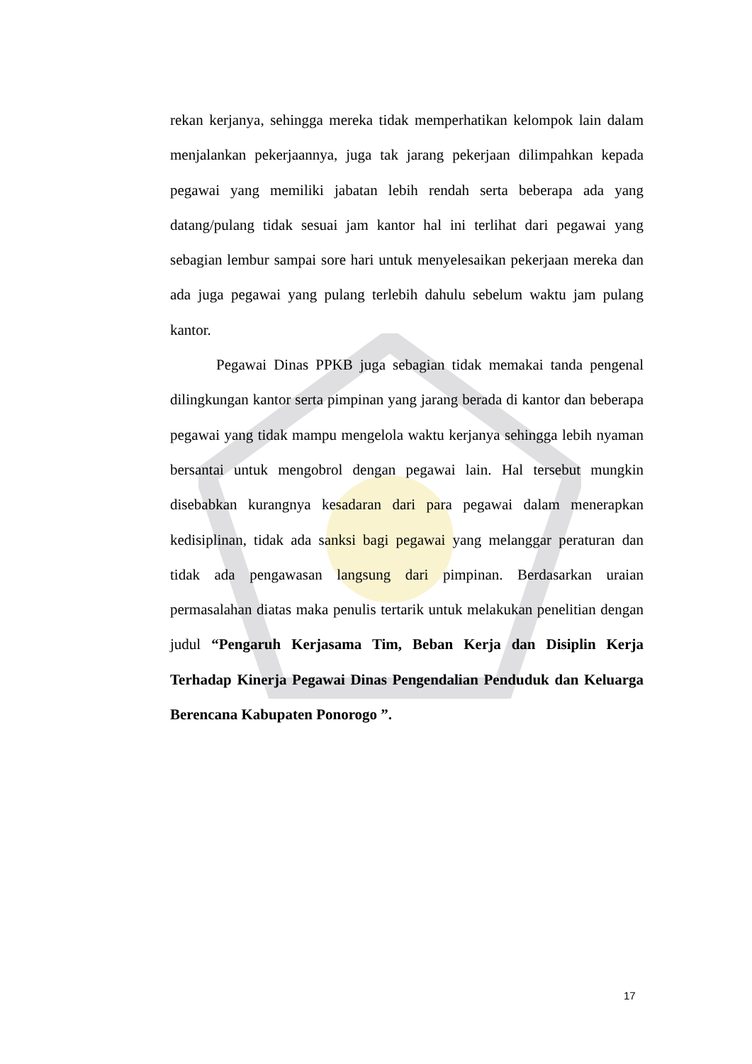rekan kerjanya, sehingga mereka tidak memperhatikan kelompok lain dalam menjalankan pekerjaannya, juga tak jarang pekerjaan dilimpahkan kepada pegawai yang memiliki jabatan lebih rendah serta beberapa ada yang datang/pulang tidak sesuai jam kantor hal ini terlihat dari pegawai yang sebagian lembur sampai sore hari untuk menyelesaikan pekerjaan mereka dan ada juga pegawai yang pulang terlebih dahulu sebelum waktu jam pulang kantor.
Pegawai Dinas PPKB juga sebagian tidak memakai tanda pengenal dilingkungan kantor serta pimpinan yang jarang berada di kantor dan beberapa pegawai yang tidak mampu mengelola waktu kerjanya sehingga lebih nyaman bersantai untuk mengobrol dengan pegawai lain. Hal tersebut mungkin disebabkan kurangnya kesadaran dari para pegawai dalam menerapkan kedisiplinan, tidak ada sanksi bagi pegawai yang melanggar peraturan dan tidak ada pengawasan langsung dari pimpinan. Berdasarkan uraian permasalahan diatas maka penulis tertarik untuk melakukan penelitian dengan judul “Pengaruh Kerjasama Tim, Beban Kerja dan Disiplin Kerja Terhadap Kinerja Pegawai Dinas Pengendalian Penduduk dan Keluarga Berencana Kabupaten Ponorogo ”.
17